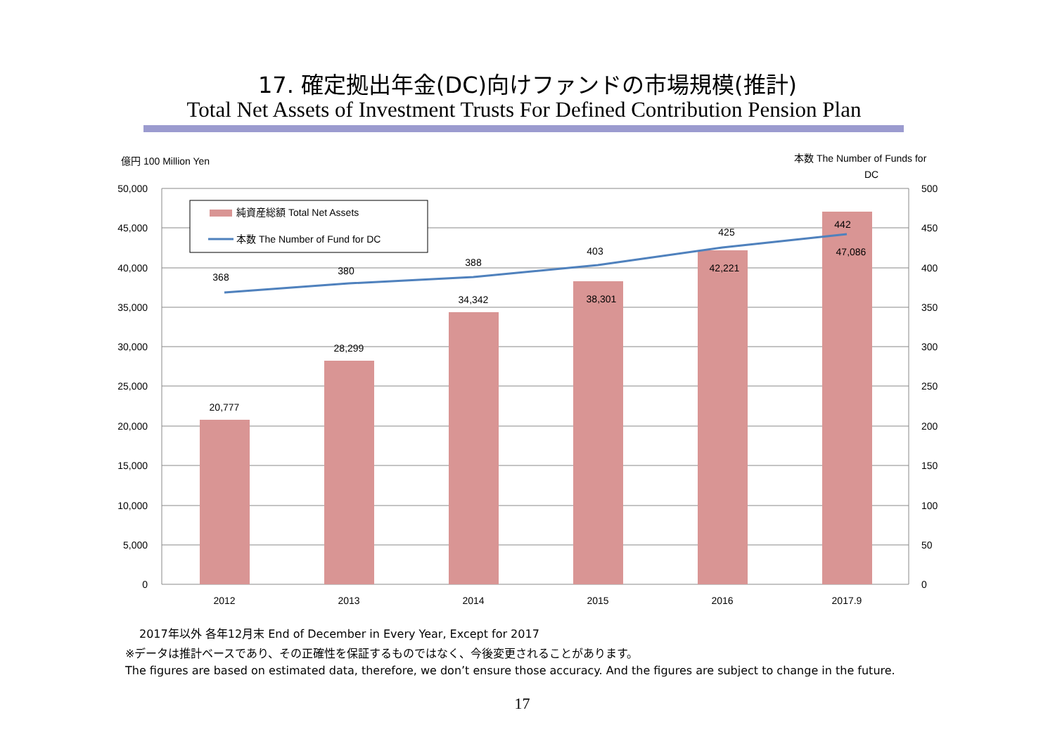17. 確定拠出年金(DC)向けファンドの市場規模(推計)
Total Net Assets of Investment Trusts For Defined Contribution Pension Plan
億円 100 Million Yen
本数 The Number of Funds for
DC
50,000
45,000
40,000
35,000
30,000
25,000
20,000
15,000
10,000
5,000
0
500
450
400
350
300
250
200
150
100
50
0
20,777
28,299
34,342
38,301
42,221
47,086
368
380
388
403
425
442
2012
2013
2014
2015
2016
2017.9
純資産総額 Total Net Assets
本数 The Number of Fund for DC
2017年以外 各年12月末 End of December in Every Year, Except for 2017
※データは推計ベースであり、その正確性を保証するものではなく、今後変更されることがあります。
The figures are based on estimated data, therefore, we don’t ensure those accuracy. And the figures are subject to change in the future.
17